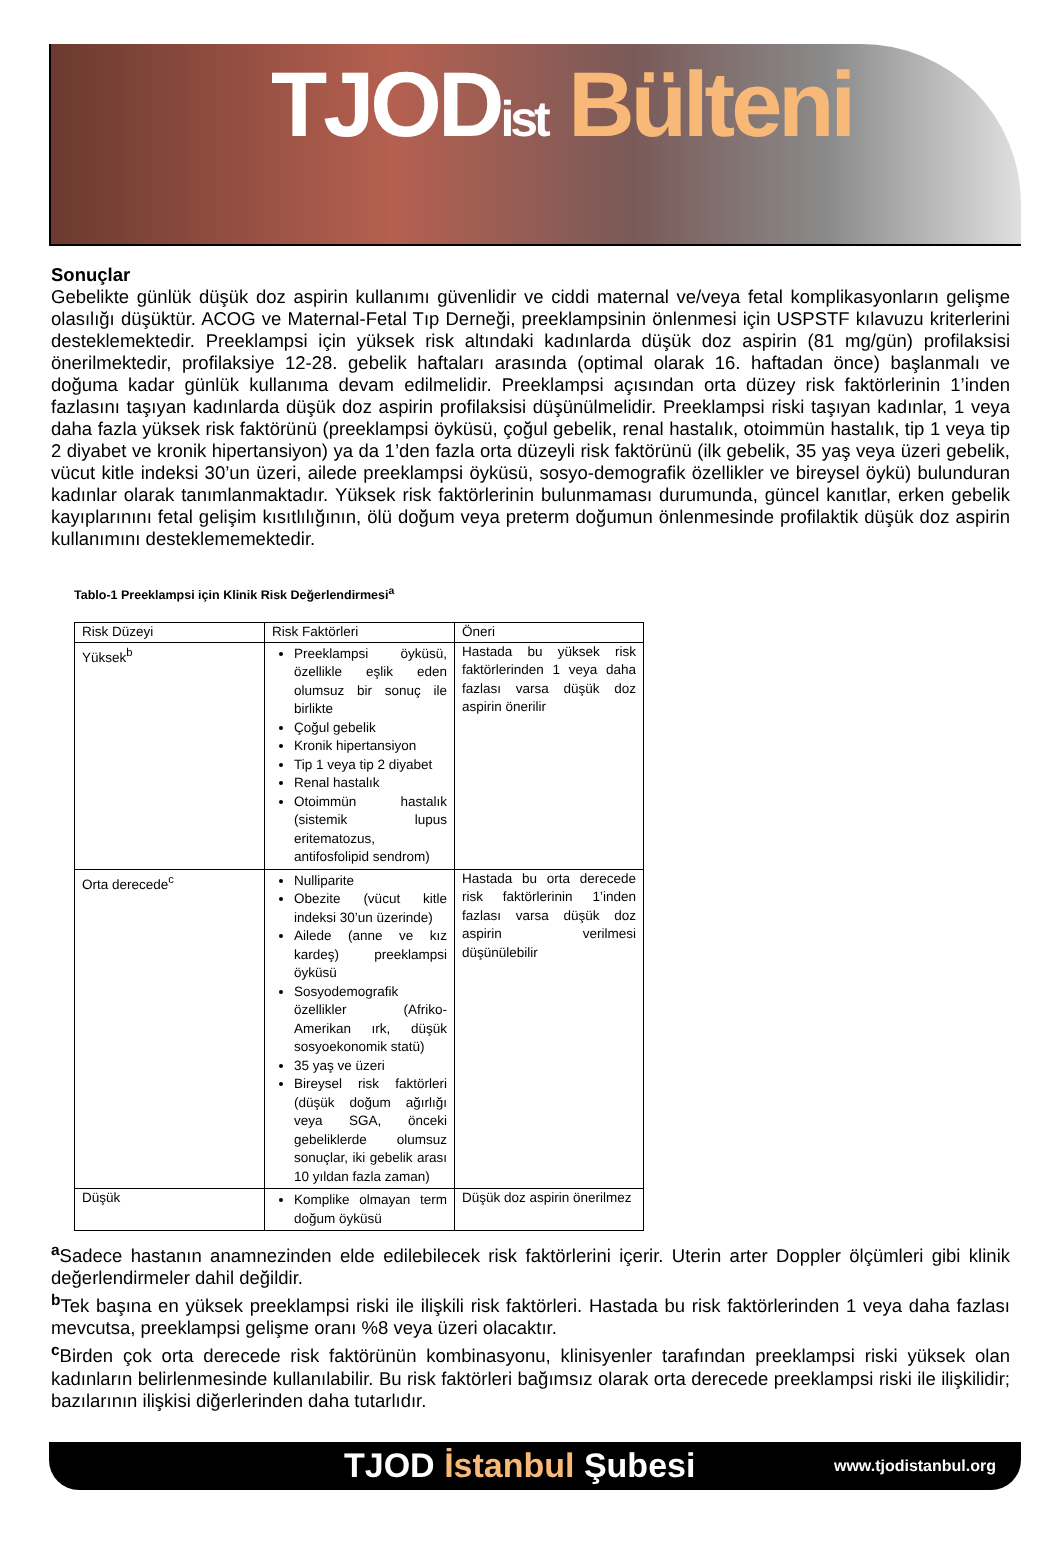TJODist Bülteni
Sonuçlar
Gebelikte günlük düşük doz aspirin kullanımı güvenlidir ve ciddi maternal ve/veya fetal komplikasyonların gelişme olasılığı düşüktür. ACOG ve Maternal-Fetal Tıp Derneği, preeklampsinin önlenmesi için USPSTF kılavuzu kriterlerini desteklemektedir. Preeklampsi için yüksek risk altındaki kadınlarda düşük doz aspirin (81 mg/gün) profilaksisi önerilmektedir, profilaksiye 12-28. gebelik haftaları arasında (optimal olarak 16. haftadan önce) başlanmalı ve doğuma kadar günlük kullanıma devam edilmelidir. Preeklampsi açısından orta düzey risk faktörlerinin 1’inden fazlasını taşıyan kadınlarda düşük doz aspirin profilaksisi düşünülmelidir. Preeklampsi riski taşıyan kadınlar, 1 veya daha fazla yüksek risk faktörünü (preeklampsi öyküsü, çoğul gebelik, renal hastalık, otoimmün hastalık, tip 1 veya tip 2 diyabet ve kronik hipertansiyon) ya da 1’den fazla orta düzeyli risk faktörünü (ilk gebelik, 35 yaş veya üzeri gebelik, vücut kitle indeksi 30’un üzeri, ailede preeklampsi öyküsü, sosyo-demografik özellikler ve bireysel öykü) bulunduran kadınlar olarak tanımlanmaktadır. Yüksek risk faktörlerinin bulunmaması durumunda, güncel kanıtlar, erken gebelik kayıplarınını fetal gelişim kısıtlılığının, ölü doğum veya preterm doğumun önlenmesinde profilaktik düşük doz aspirin kullanımını desteklememektedir.
Tablo-1 Preeklampsi için Klinik Risk Değerlendirmesi<sup>a</sup>
| Risk Düzeyi | Risk Faktörleri | Öneri |
| Yüksek<sup>b</sup> | Preeklampsi öyküsü, özellikle eşlik eden olumsuz bir sonuç ile birlikte Çoğul gebelik Kronik hipertansiyon Tip 1 veya tip 2 diyabet Renal hastalık Otoimmün hastalık (sistemik lupus eritematozus, antifosfolipid sendrom) | Hastada bu yüksek risk faktörlerinden 1 veya daha fazlası varsa düşük doz aspirin önerilir |
| Orta derecede<sup>c</sup> | Nulliparite Obezite (vücut kitle indeksi 30’un üzerinde) Ailede (anne ve kız kardeş) preeklampsi öyküsü Sosyodemografik özellikler (Afriko-Amerikan ırk, düşük sosyoekonomik statü) 35 yaş ve üzeri Bireysel risk faktörleri (düşük doğum ağırlığı veya SGA, önceki gebeliklerde olumsuz sonuçlar, iki gebelik arası 10 yıldan fazla zaman) | Hastada bu orta derecede risk faktörlerinin 1’inden fazlası varsa düşük doz aspirin verilmesi düşünülebilir |
| Düşük | Komplike olmayan term doğum öyküsü | Düşük doz aspirin önerilmez |
<sup>a</sup> Sadece hastanın anamnezinden elde edilebilecek risk faktörlerini içerir. Uterin arter Doppler ölçümleri gibi klinik değerlendirmeler dahil değildir.
<sup>b</sup> Tek başına en yüksek preeklampsi riski ile ilişkili risk faktörleri. Hastada bu risk faktörlerinden 1 veya daha fazlası mevcutsa, preeklampsi gelişme oranı %8 veya üzeri olacaktır.
<sup>c</sup> Birden çok orta derecede risk faktörünün kombinasyonu, klinisyenler tarafından preeklampsi riski yüksek olan kadınların belirlenmesinde kullanılabilir. Bu risk faktörleri bağımsız olarak orta derecede preeklampsi riski ile ilişkilidir; bazılarının ilişkisi diğerlerinden daha tutarlıdır.
TJOD İstanbul Şubesi www.tjodistanbul.org